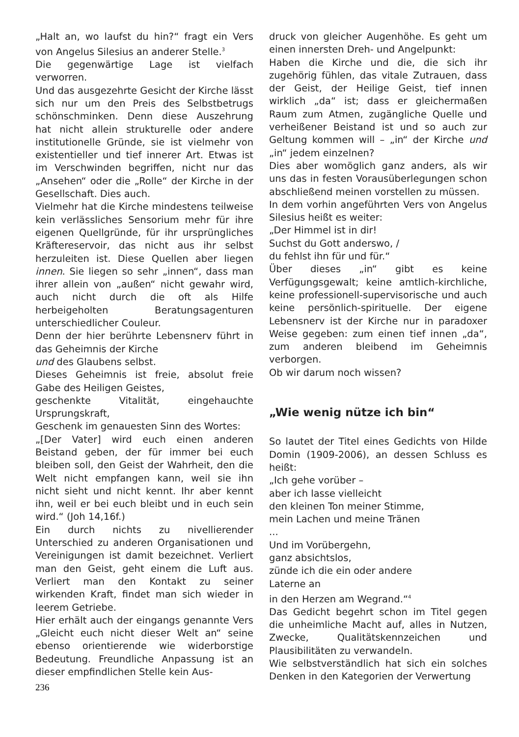„Halt an, wo laufst du hin?“ fragt ein Vers von Angelus Silesius an anderer Stelle.<sup>3</sup>
Die gegenwärtige Lage ist vielfach verworren.
Und das ausgezehrte Gesicht der Kirche lässt sich nur um den Preis des Selbstbetrugs schönschminken. Denn diese Auszehrung hat nicht allein strukturelle oder andere institutionelle Gründe, sie ist vielmehr von existentieller und tief innerer Art. Etwas ist im Verschwinden begriffen, nicht nur das „Ansehen“ oder die „Rolle“ der Kirche in der Gesellschaft. Dies auch.
Vielmehr hat die Kirche mindestens teilweise kein verlässliches Sensorium mehr für ihre eigenen Quellgründe, für ihr ursprüngliches Kräftereservoir, das nicht aus ihr selbst herzuleiten ist. Diese Quellen aber liegen innen. Sie liegen so sehr „innen“, dass man ihrer allein von „außen“ nicht gewahr wird, auch nicht durch die oft als Hilfe herbeigeholten Beratungsagenturen unterschiedlicher Couleur.
Denn der hier berührte Lebensnerv führt in das Geheimnis der Kirche
und des Glaubens selbst.
Dieses Geheimnis ist freie, absolut freie Gabe des Heiligen Geistes,
geschenkte Vitalität, eingehauchte Ursprungskraft,
Geschenk im genauesten Sinn des Wortes:
„[Der Vater] wird euch einen anderen Beistand geben, der für immer bei euch bleiben soll, den Geist der Wahrheit, den die Welt nicht empfangen kann, weil sie ihn nicht sieht und nicht kennt. Ihr aber kennt ihn, weil er bei euch bleibt und in euch sein wird.“ (Joh 14,16f.)
Ein durch nichts zu nivellierender Unterschied zu anderen Organisationen und Vereinigungen ist damit bezeichnet. Verliert man den Geist, geht einem die Luft aus. Verliert man den Kontakt zu seiner wirkenden Kraft, findet man sich wieder in leerem Getriebe.
Hier erhält auch der eingangs genannte Vers „Gleicht euch nicht dieser Welt an“ seine ebenso orientierende wie widerborstige Bedeutung. Freundliche Anpassung ist an dieser empfindlichen Stelle kein Aus-
druck von gleicher Augenhöhe. Es geht um einen innersten Dreh- und Angelpunkt:
Haben die Kirche und die, die sich ihr zugehörig fühlen, das vitale Zutrauen, dass der Geist, der Heilige Geist, tief innen wirklich „da“ ist; dass er gleichermaßen Raum zum Atmen, zugängliche Quelle und verheißener Beistand ist und so auch zur Geltung kommen will – „in“ der Kirche und „in“ jedem einzelnen?
Dies aber womöglich ganz anders, als wir uns das in festen Vorausüberlegungen schon abschließend meinen vorstellen zu müssen.
In dem vorhin angeführten Vers von Angelus Silesius heißt es weiter:
„Der Himmel ist in dir!
Suchst du Gott anderswo, /
du fehlst ihn für und für.“
Über dieses „in“ gibt es keine Verfügungsgewalt; keine amtlich-kirchliche, keine professionell-supervisorische und auch keine persönlich-spirituelle. Der eigene Lebensnerv ist der Kirche nur in paradoxer Weise gegeben: zum einen tief innen „da“, zum anderen bleibend im Geheimnis verborgen.
Ob wir darum noch wissen?
„Wie wenig nütze ich bin“
So lautet der Titel eines Gedichts von Hilde Domin (1909-2006), an dessen Schluss es heißt:
„Ich gehe vorüber –
aber ich lasse vielleicht
den kleinen Ton meiner Stimme,
mein Lachen und meine Tränen
...
Und im Vorübergehn,
ganz absichtslos,
zünde ich die ein oder andere
Laterne an
in den Herzen am Wegrand.“<sup>4</sup>
Das Gedicht begehrt schon im Titel gegen die unheimliche Macht auf, alles in Nutzen, Zwecke, Qualitätskennzeichen und Plausibilitäten zu verwandeln.
Wie selbstverständlich hat sich ein solches Denken in den Kategorien der Verwertung
236